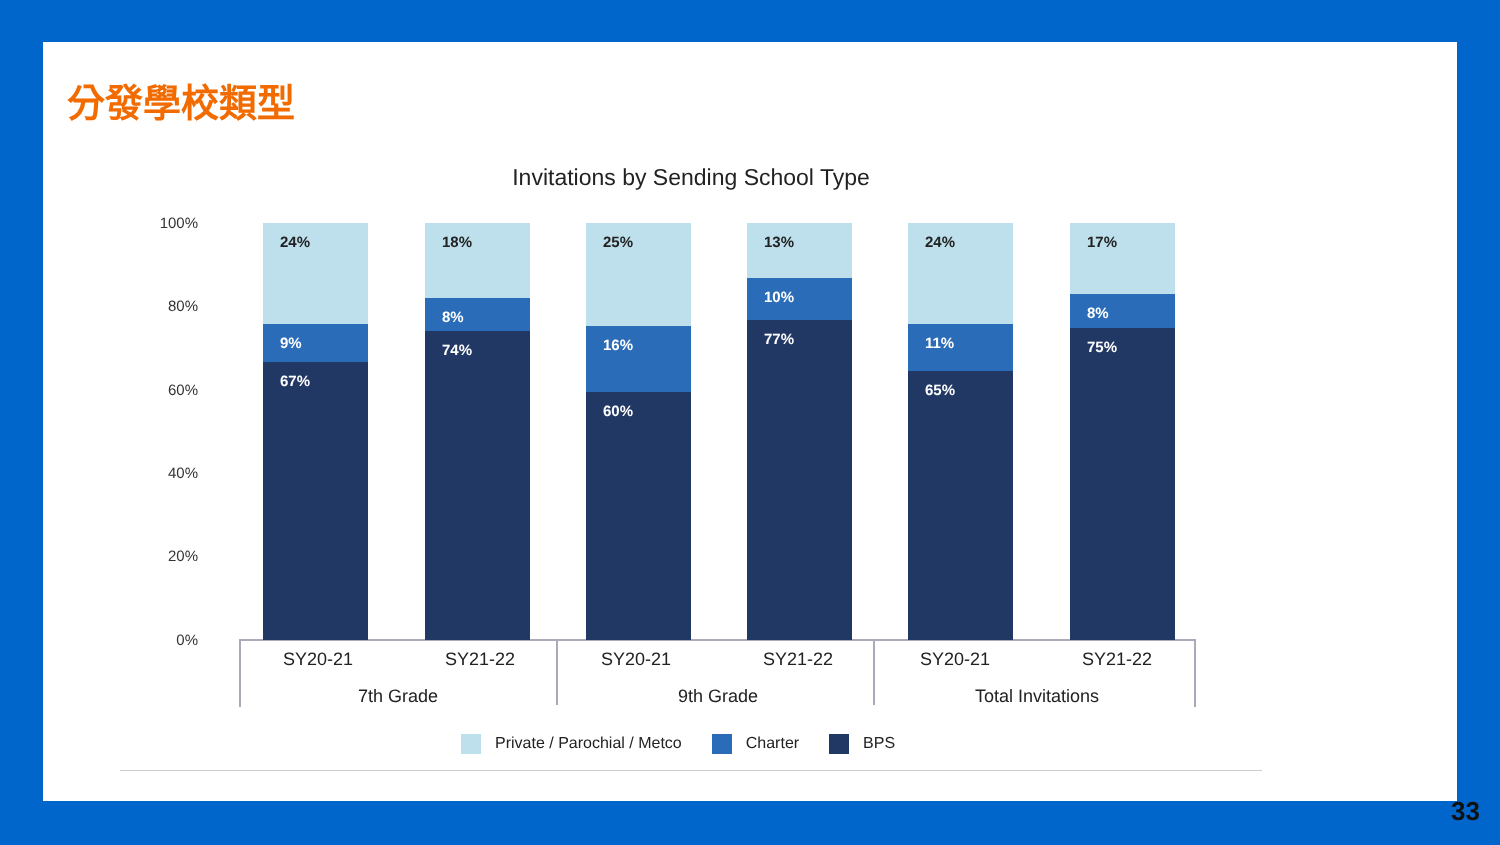分發學校類型
Invitations by Sending School Type
100%
80%
60%
40%
20%
0%
24%
9%
67%
18%
8%
74%
25%
16%
60%
13%
10%
77%
24%
11%
65%
17%
8%
75%
SY20-21 SY21-22 SY20-21 SY21-22 SY20-21 SY21-22
7th Grade 9th Grade
Total Invitations
Private / Parochial / Metco Charter BPS
33